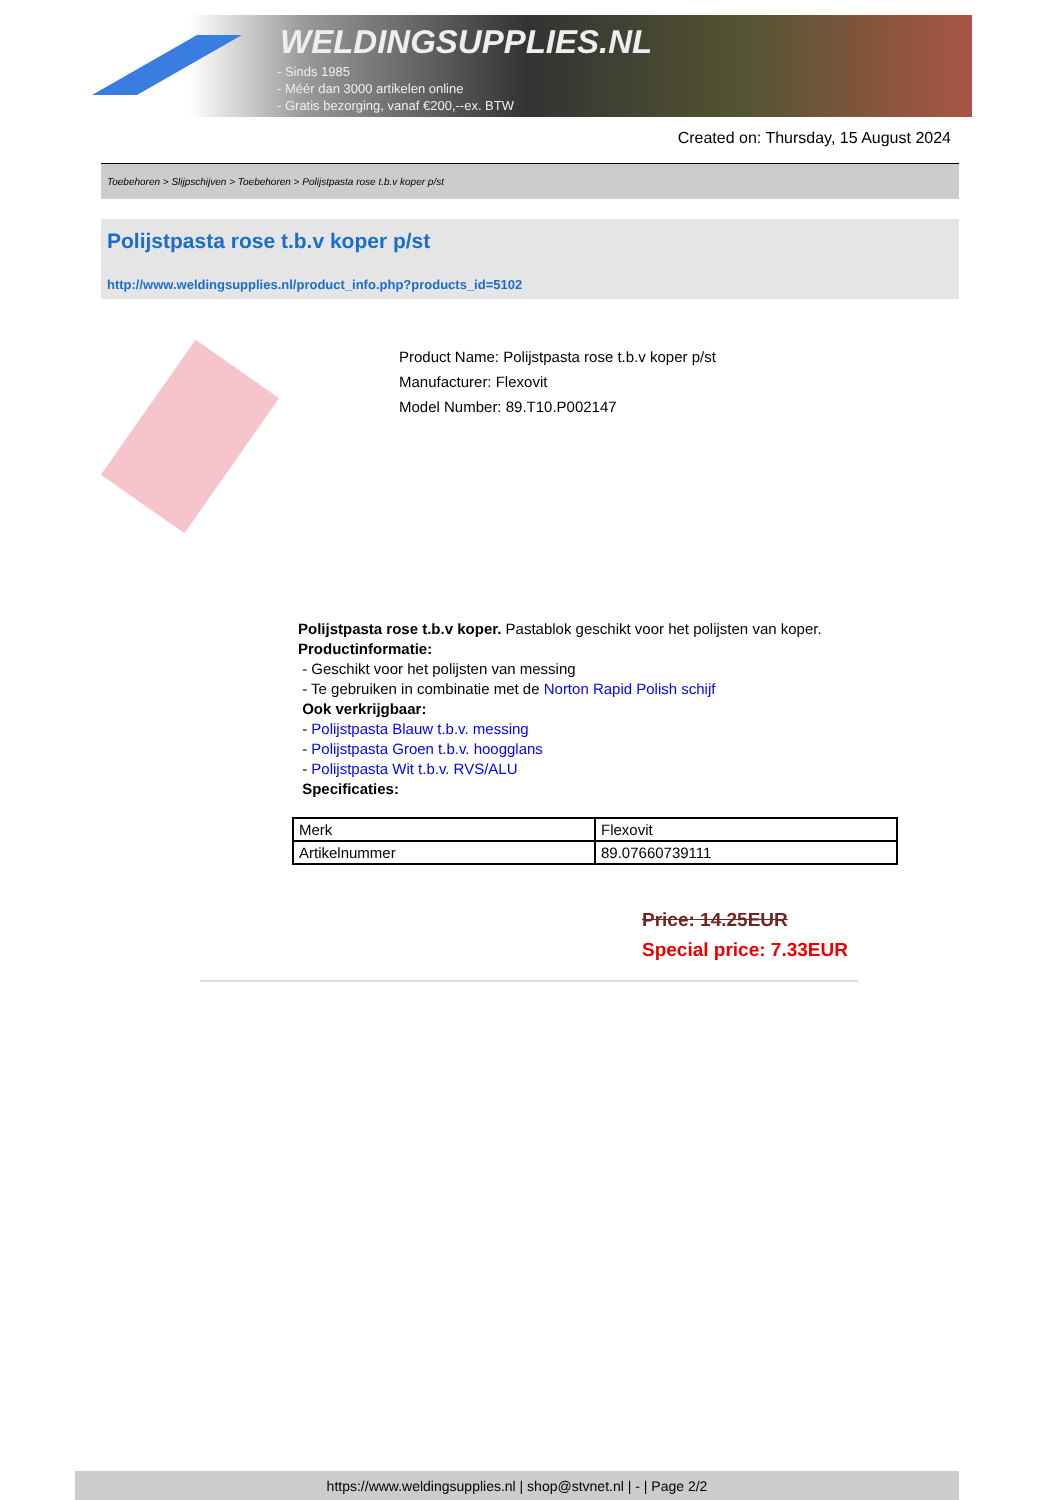WELDINGSUPPLIES.NL
- Sinds 1985
- Méér dan 3000 artikelen online
- Gratis bezorging, vanaf €200,--ex. BTW
Created on: Thursday, 15 August 2024
Toebehoren > Slijpschijven > Toebehoren > Polijstpasta rose t.b.v koper p/st
Polijstpasta rose t.b.v koper p/st
http://www.weldingsupplies.nl/product_info.php?products_id=5102
Product Name: Polijstpasta rose t.b.v koper p/st
Manufacturer: Flexovit
Model Number: 89.T10.P002147
Polijstpasta rose t.b.v koper. Pastablok geschikt voor het polijsten van koper.
Productinformatie:
- Geschikt voor het polijsten van messing
- Te gebruiken in combinatie met de Norton Rapid Polish schijf
Ook verkrijgbaar:
- Polijstpasta Blauw t.b.v. messing
- Polijstpasta Groen t.b.v. hoogglans
- Polijstpasta Wit t.b.v. RVS/ALU
Specificaties:
| Merk | Flexovit |
| Artikelnummer | 89.07660739111 |
Price: 14.25EUR
Special price: 7.33EUR
https://www.weldingsupplies.nl | shop@stvnet.nl | - | Page 2/2